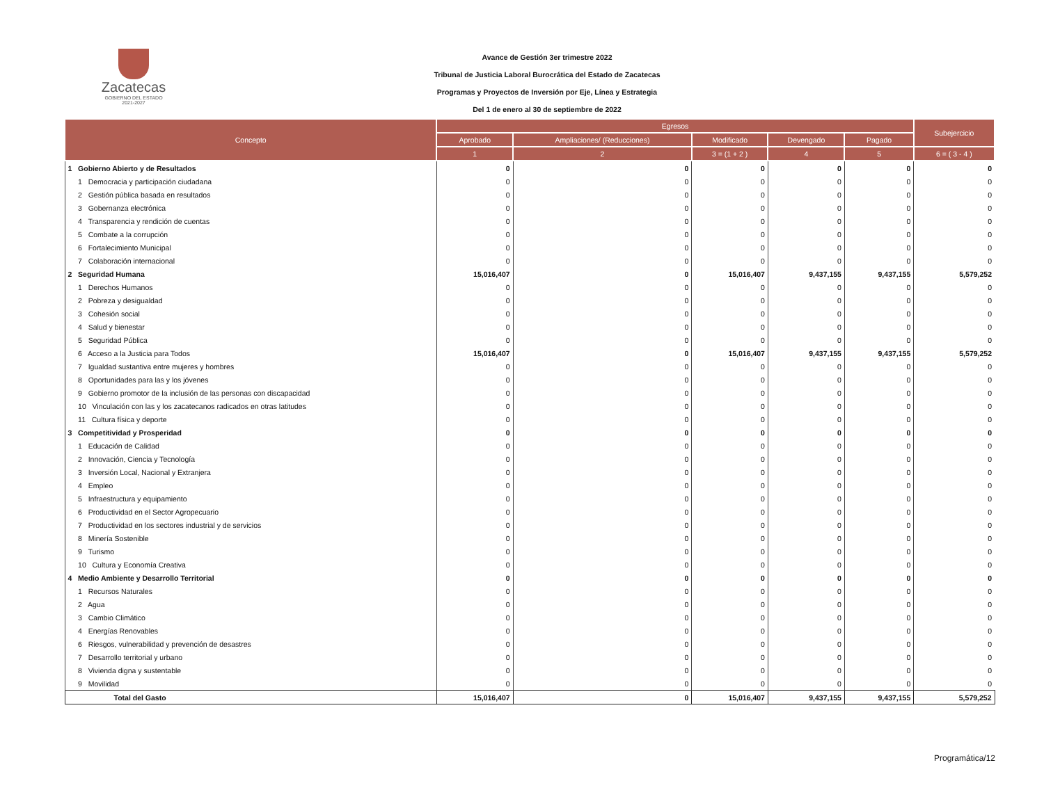Zacatecas
GOBIERNO DEL ESTADO
2021-2027
Avance de Gestión 3er trimestre 2022
Tribunal de Justicia Laboral Burocrática del Estado de Zacatecas
Programas y Proyectos de Inversión por Eje, Línea y Estrategia
Del 1 de enero al 30 de septiembre de 2022
| Concepto | Egresos | | | | | Subejercicio |
| --- | --- | --- | --- | --- | --- | --- |
| | Aprobado | Ampliaciones/ (Reducciones) | Modificado | Devengado | Pagado | |
| | 1 | 2 | 3 = (1 + 2 ) | 4 | 5 | 6 = ( 3 - 4 ) |
| 1 Gobierno Abierto y de Resultados | 0 | 0 | 0 | 0 | 0 | 0 |
| 1 Democracia y participación ciudadana | 0 | 0 | 0 | 0 | 0 | 0 |
| 2 Gestión pública basada en resultados | 0 | 0 | 0 | 0 | 0 | 0 |
| 3 Gobernanza electrónica | 0 | 0 | 0 | 0 | 0 | 0 |
| 4 Transparencia y rendición de cuentas | 0 | 0 | 0 | 0 | 0 | 0 |
| 5 Combate a la corrupción | 0 | 0 | 0 | 0 | 0 | 0 |
| 6 Fortalecimiento Municipal | 0 | 0 | 0 | 0 | 0 | 0 |
| 7 Colaboración internacional | 0 | 0 | 0 | 0 | 0 | 0 |
| 2 Seguridad Humana | 15,016,407 | 0 | 15,016,407 | 9,437,155 | 9,437,155 | 5,579,252 |
| 1 Derechos Humanos | 0 | 0 | 0 | 0 | 0 | 0 |
| 2 Pobreza y desigualdad | 0 | 0 | 0 | 0 | 0 | 0 |
| 3 Cohesión social | 0 | 0 | 0 | 0 | 0 | 0 |
| 4 Salud y bienestar | 0 | 0 | 0 | 0 | 0 | 0 |
| 5 Seguridad Pública | 0 | 0 | 0 | 0 | 0 | 0 |
| 6 Acceso a la Justicia para Todos | 15,016,407 | 0 | 15,016,407 | 9,437,155 | 9,437,155 | 5,579,252 |
| 7 Igualdad sustantiva entre mujeres y hombres | 0 | 0 | 0 | 0 | 0 | 0 |
| 8 Oportunidades para las y los jóvenes | 0 | 0 | 0 | 0 | 0 | 0 |
| 9 Gobierno promotor de la inclusión de las personas con discapacidad | 0 | 0 | 0 | 0 | 0 | 0 |
| 10 Vinculación con las y los zacatecanos radicados en otras latitudes | 0 | 0 | 0 | 0 | 0 | 0 |
| 11 Cultura física y deporte | 0 | 0 | 0 | 0 | 0 | 0 |
| 3 Competitividad y Prosperidad | 0 | 0 | 0 | 0 | 0 | 0 |
| 1 Educación de Calidad | 0 | 0 | 0 | 0 | 0 | 0 |
| 2 Innovación, Ciencia y Tecnología | 0 | 0 | 0 | 0 | 0 | 0 |
| 3 Inversión Local, Nacional y Extranjera | 0 | 0 | 0 | 0 | 0 | 0 |
| 4 Empleo | 0 | 0 | 0 | 0 | 0 | 0 |
| 5 Infraestructura y equipamiento | 0 | 0 | 0 | 0 | 0 | 0 |
| 6 Productividad en el Sector Agropecuario | 0 | 0 | 0 | 0 | 0 | 0 |
| 7 Productividad en los sectores industrial y de servicios | 0 | 0 | 0 | 0 | 0 | 0 |
| 8 Minería Sostenible | 0 | 0 | 0 | 0 | 0 | 0 |
| 9 Turismo | 0 | 0 | 0 | 0 | 0 | 0 |
| 10 Cultura y Economía Creativa | 0 | 0 | 0 | 0 | 0 | 0 |
| 4 Medio Ambiente y Desarrollo Territorial | 0 | 0 | 0 | 0 | 0 | 0 |
| 1 Recursos Naturales | 0 | 0 | 0 | 0 | 0 | 0 |
| 2 Agua | 0 | 0 | 0 | 0 | 0 | 0 |
| 3 Cambio Climático | 0 | 0 | 0 | 0 | 0 | 0 |
| 4 Energías Renovables | 0 | 0 | 0 | 0 | 0 | 0 |
| 6 Riesgos, vulnerabilidad y prevención de desastres | 0 | 0 | 0 | 0 | 0 | 0 |
| 7 Desarrollo territorial y urbano | 0 | 0 | 0 | 0 | 0 | 0 |
| 8 Vivienda digna y sustentable | 0 | 0 | 0 | 0 | 0 | 0 |
| 9 Movilidad | 0 | 0 | 0 | 0 | 0 | 0 |
| Total del Gasto | 15,016,407 | 0 | 15,016,407 | 9,437,155 | 9,437,155 | 5,579,252 |
Programática/12